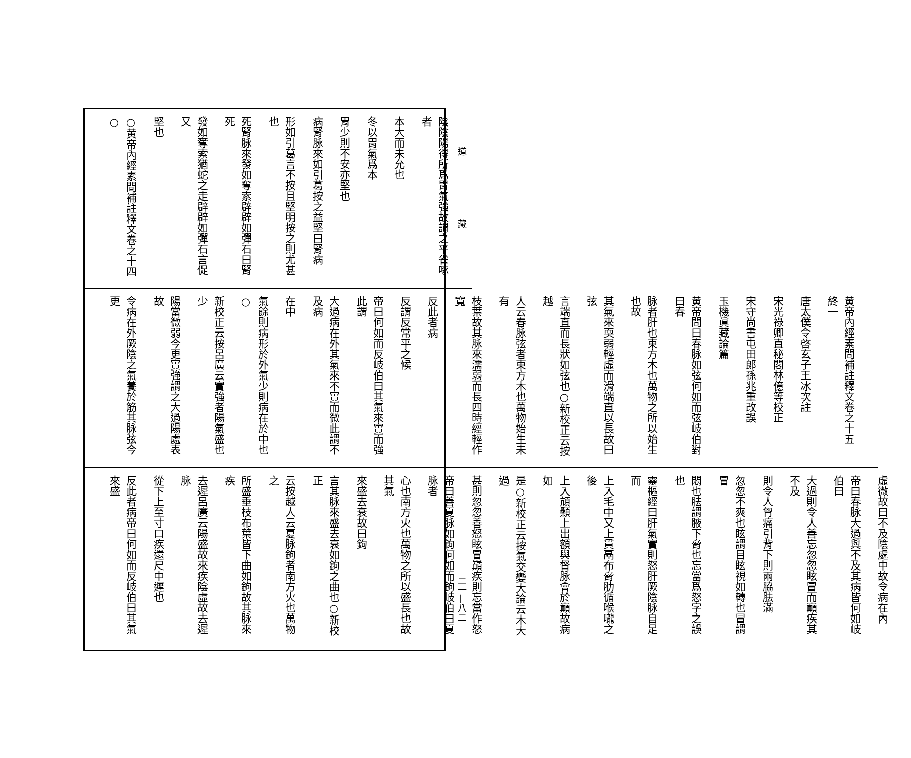道 藏
陰陰陽得所爲胃氣強故謂之平雀啄者
本大而未允也
冬以胃氣爲本
胃少則不安亦堅也
病腎脉來如引葛按之益堅曰腎病
形如引葛言不按且堅明按之則尤甚也
死腎脉來發如奪索辟辟如彈石曰腎死
發如奪索猶蛇之走辟辟如彈石言促又
堅也
○黄帝內經素問補註釋文卷之十四 ○
黄帝內經素問補註釋文卷之十五　終一
唐太僕令啓玄子王冰次註
宋光祿卿直秘閣林億等校正
宋守尚書屯田郎孫兆重改誤
玉機眞藏論篇
黄帝問曰春脉如弦何如而弦岐伯對曰春
脉者肝也東方木也萬物之所以始生也故
其氣來耎弱輕虛而滑端直以長故曰弦
言端直而長狀如弦也○新校正云按越
人云春脉弦者東方木也萬物始生未有
枝葉故其脉來濡弱而長四時經輕作寬
反此者病
反謂反常平之候
帝曰何如而反岐伯曰其氣來實而強此謂
大過病在外其氣來不實而微此謂不及病
在中
氣餘則病形於外氣少則病在於中也○
新校正云按呂廣云實強者陽氣盛也少
陽當微弱今更實強謂之大過陽處表故
令病在外厥陰之氣養於筋其脉弦今更
虛微故曰不及陰處中故令病在內
帝曰春脉大過與不及其病皆何如岐伯曰
大過則令人善忘忽忽眩冒而巔疾其不及
則令人胷痛引背下則兩脇胠滿
忽忽不爽也眩謂目眩視如轉也冒謂冒
悶也胠謂腋下脅也忘當爲怒字之誤也
靈樞經曰肝氣實則怒肝厥陰脉自足而
上入毛中又上貫鬲布脅肋循喉嚨之後
上入頏顙上出額與督脉會於巔故病如
是○新校正云按氣交變大論云木大過
甚則忽忽善怒眩冒巔疾則忘當作怒
帝曰善夏脉如鉤何如而鉤岐伯曰夏脉者
心也南方火也萬物之所以盛長也故其氣
來盛去衰故曰鉤
言其脉來盛去衰如鉤之曲也○新校正
云按越人云夏脉鉤者南方火也萬物之
所盛垂枝布葉皆下曲如鉤故其脉來疾
去遲呂廣云陽盛故來疾陰虛故去遲脉
從下上至寸口疾還尺中遲也
反此者病帝曰何如而反岐伯曰其氣來盛
二一—八二